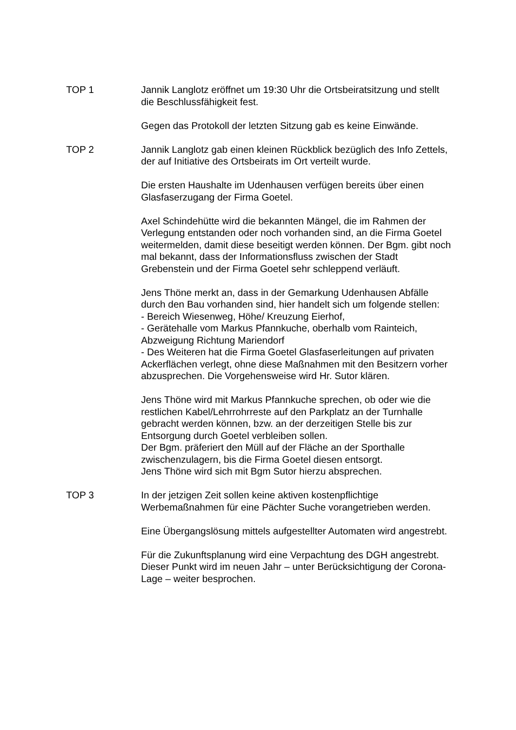TOP 1 Jannik Langlotz eröffnet um 19:30 Uhr die Ortsbeiratsitzung und stellt die Beschlussfähigkeit fest.
Gegen das Protokoll der letzten Sitzung gab es keine Einwände.
TOP 2 Jannik Langlotz gab einen kleinen Rückblick bezüglich des Info Zettels, der auf Initiative des Ortsbeirats im Ort verteilt wurde.
Die ersten Haushalte im Udenhausen verfügen bereits über einen Glasfaserzugang der Firma Goetel.
Axel Schindehütte wird die bekannten Mängel, die im Rahmen der Verlegung entstanden oder noch vorhanden sind, an die Firma Goetel weitermelden, damit diese beseitigt werden können. Der Bgm. gibt noch mal bekannt, dass der Informationsfluss zwischen der Stadt Grebenstein und der Firma Goetel sehr schleppend verläuft.
Jens Thöne merkt an, dass in der Gemarkung Udenhausen Abfälle durch den Bau vorhanden sind, hier handelt sich um folgende stellen:
- Bereich Wiesenweg, Höhe/ Kreuzung Eierhof,
- Gerätehalle vom Markus Pfannkuche, oberhalb vom Rainteich, Abzweigung Richtung Mariendorf
- Des Weiteren hat die Firma Goetel Glasfaserleitungen auf privaten Ackerflächen verlegt, ohne diese Maßnahmen mit den Besitzern vorher abzusprechen. Die Vorgehensweise wird Hr. Sutor klären.
Jens Thöne wird mit Markus Pfannkuche sprechen, ob oder wie die restlichen Kabel/Lehrrohrreste auf den Parkplatz an der Turnhalle gebracht werden können, bzw. an der derzeitigen Stelle bis zur Entsorgung durch Goetel verbleiben sollen.
Der Bgm. präferiert den Müll auf der Fläche an der Sporthalle zwischenzulagern, bis die Firma Goetel diesen entsorgt.
Jens Thöne wird sich mit Bgm Sutor hierzu absprechen.
TOP 3 In der jetzigen Zeit sollen keine aktiven kostenpflichtige Werbemaßnahmen für eine Pächter Suche vorangetrieben werden.
Eine Übergangslösung mittels aufgestellter Automaten wird angestrebt.
Für die Zukunftsplanung wird eine Verpachtung des DGH angestrebt.
Dieser Punkt wird im neuen Jahr – unter Berücksichtigung der Corona-Lage – weiter besprochen.